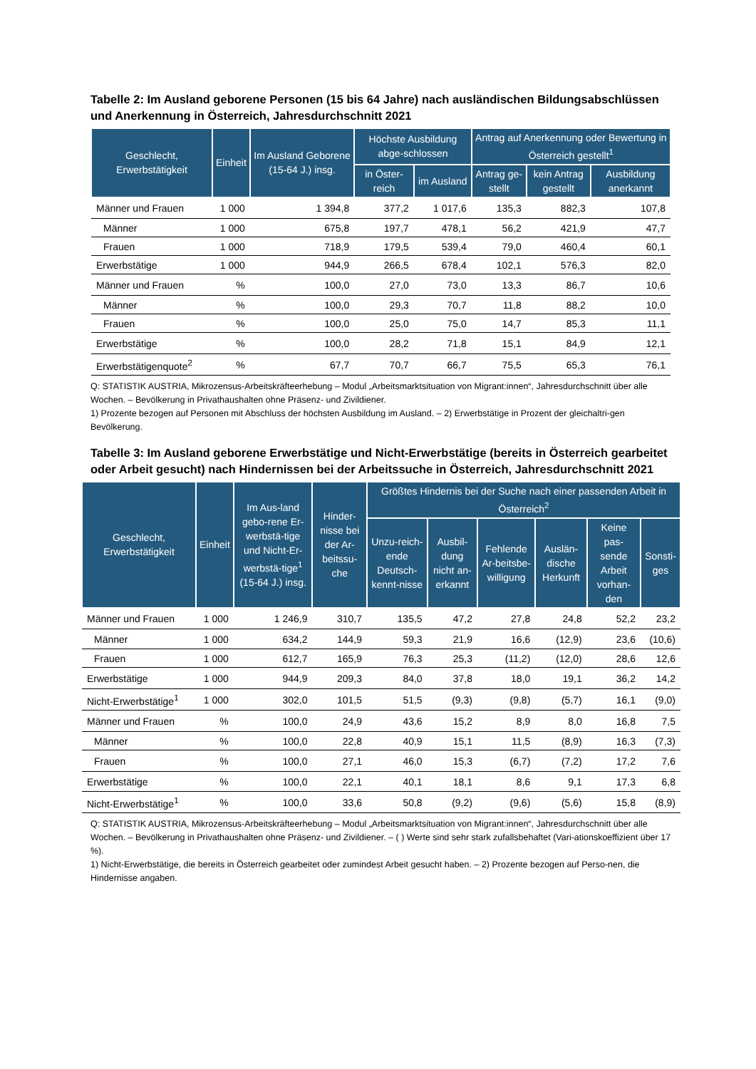Tabelle 2: Im Ausland geborene Personen (15 bis 64 Jahre) nach ausländischen Bildungsabschlüssen und Anerkennung in Österreich, Jahresdurchschnitt 2021
| Geschlecht, Erwerbstätigkeit | Einheit | Im Ausland Geborene (15-64 J.) insg. | Höchste Ausbildung abge-schlossen | | Antrag auf Anerkennung oder Bewertung in Österreich gestellt<sup>1</sup> | | |
| --- | --- | --- | --- | --- | --- | --- | --- |
| | | | in Öster-reich | im Ausland | Antrag ge-stellt | kein Antrag gestellt | Ausbildung anerkannt |
| Männer und Frauen | 1 000 | 1 394,8 | 377,2 | 1 017,6 | 135,3 | 882,3 | 107,8 |
| Männer | 1 000 | 675,8 | 197,7 | 478,1 | 56,2 | 421,9 | 47,7 |
| Frauen | 1 000 | 718,9 | 179,5 | 539,4 | 79,0 | 460,4 | 60,1 |
| Erwerbstätige | 1 000 | 944,9 | 266,5 | 678,4 | 102,1 | 576,3 | 82,0 |
| Männer und Frauen | % | 100,0 | 27,0 | 73,0 | 13,3 | 86,7 | 10,6 |
| Männer | % | 100,0 | 29,3 | 70,7 | 11,8 | 88,2 | 10,0 |
| Frauen | % | 100,0 | 25,0 | 75,0 | 14,7 | 85,3 | 11,1 |
| Erwerbstätige | % | 100,0 | 28,2 | 71,8 | 15,1 | 84,9 | 12,1 |
| Erwerbstätigenquote<sup>2</sup> | % | 67,7 | 70,7 | 66,7 | 75,5 | 65,3 | 76,1 |
Q: STATISTIK AUSTRIA, Mikrozensus-Arbeitskräfteerhebung – Modul „Arbeitsmarktsituation von Migrant:innen“, Jahresdurchschnitt über alle Wochen. – Bevölkerung in Privathaushalten ohne Präsenz- und Zivildiener.
1) Prozente bezogen auf Personen mit Abschluss der höchsten Ausbildung im Ausland. – 2) Erwerbstätige in Prozent der gleichaltri-gen Bevölkerung.
Tabelle 3: Im Ausland geborene Erwerbstätige und Nicht-Erwerbstätige (bereits in Österreich gearbeitet oder Arbeit gesucht) nach Hindernissen bei der Arbeitssuche in Österreich, Jahresdurchschnitt 2021
| Geschlecht, Erwerbstätigkeit | Einheit | Im Aus-land gebo-rene Er-werbstä-tige und Nicht-Er-werbstä-tige<sup>1</sup> (15-64 J.) insg. | Hinder-nisse bei der Ar-beitssu-che | Größtes Hindernis bei der Suche nach einer passenden Arbeit in Österreich<sup>2</sup> | | | | | |
| --- | --- | --- | --- | --- | --- | --- | --- | --- | --- |
| | | | | Unzu-reich-ende Deutsch-kennt-nisse | Ausbil-dung nicht an-erkannt | Fehlende Ar-beitsbe-willigung | Auslän-dische Herkunft | Keine pas-sende Arbeit vorhan-den | Sonsti-ges |
| Männer und Frauen | 1 000 | 1 246,9 | 310,7 | 135,5 | 47,2 | 27,8 | 24,8 | 52,2 | 23,2 |
| Männer | 1 000 | 634,2 | 144,9 | 59,3 | 21,9 | 16,6 | (12,9) | 23,6 | (10,6) |
| Frauen | 1 000 | 612,7 | 165,9 | 76,3 | 25,3 | (11,2) | (12,0) | 28,6 | 12,6 |
| Erwerbstätige | 1 000 | 944,9 | 209,3 | 84,0 | 37,8 | 18,0 | 19,1 | 36,2 | 14,2 |
| Nicht-Erwerbstätige<sup>1</sup> | 1 000 | 302,0 | 101,5 | 51,5 | (9,3) | (9,8) | (5,7) | 16,1 | (9,0) |
| Männer und Frauen | % | 100,0 | 24,9 | 43,6 | 15,2 | 8,9 | 8,0 | 16,8 | 7,5 |
| Männer | % | 100,0 | 22,8 | 40,9 | 15,1 | 11,5 | (8,9) | 16,3 | (7,3) |
| Frauen | % | 100,0 | 27,1 | 46,0 | 15,3 | (6,7) | (7,2) | 17,2 | 7,6 |
| Erwerbstätige | % | 100,0 | 22,1 | 40,1 | 18,1 | 8,6 | 9,1 | 17,3 | 6,8 |
| Nicht-Erwerbstätige<sup>1</sup> | % | 100,0 | 33,6 | 50,8 | (9,2) | (9,6) | (5,6) | 15,8 | (8,9) |
Q: STATISTIK AUSTRIA, Mikrozensus-Arbeitskräfteerhebung – Modul „Arbeitsmarktsituation von Migrant:innen“, Jahresdurchschnitt über alle Wochen. – Bevölkerung in Privathaushalten ohne Präsenz- und Zivildiener. – ( ) Werte sind sehr stark zufallsbehaftet (Vari-ationskoeffizient über 17 %).
1) Nicht-Erwerbstätige, die bereits in Österreich gearbeitet oder zumindest Arbeit gesucht haben. – 2) Prozente bezogen auf Perso-nen, die Hindernisse angaben.